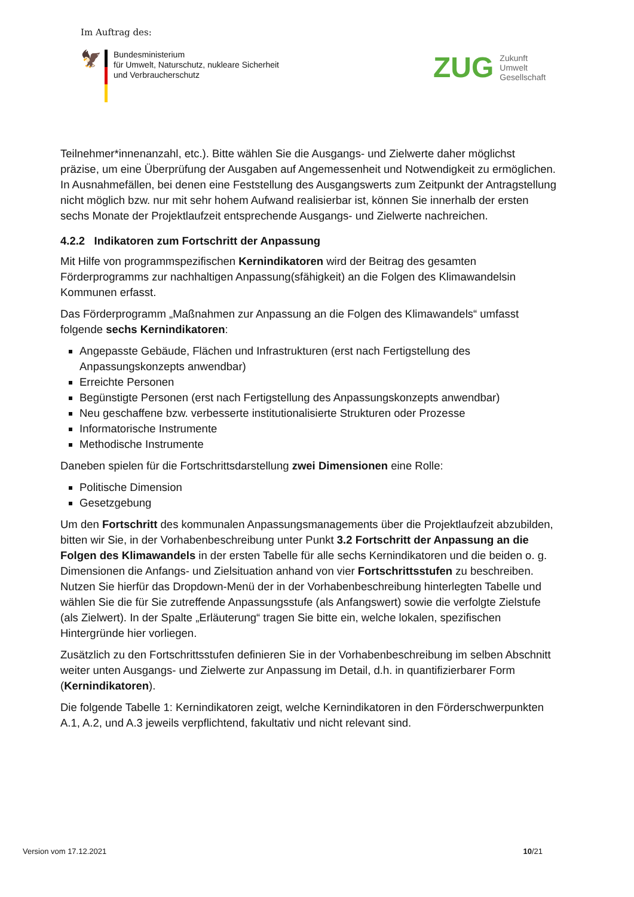Im Auftrag des:
🦅
Bundesministerium
für Umwelt, Naturschutz, nukleare Sicherheit
und Verbraucherschutz
ZUG
Zukunft
Umwelt
Gesellschaft
Teilnehmer*innenanzahl, etc.). Bitte wählen Sie die Ausgangs- und Zielwerte daher möglichst präzise, um eine Überprüfung der Ausgaben auf Angemessenheit und Notwendigkeit zu ermöglichen. In Ausnahmefällen, bei denen eine Feststellung des Ausgangswerts zum Zeitpunkt der Antragstellung nicht möglich bzw. nur mit sehr hohem Aufwand realisierbar ist, können Sie innerhalb der ersten sechs Monate der Projektlaufzeit entsprechende Ausgangs- und Zielwerte nachreichen.
4.2.2 Indikatoren zum Fortschritt der Anpassung
Mit Hilfe von programmspezifischen Kernindikatoren wird der Beitrag des gesamten Förderprogramms zur nachhaltigen Anpassung(sfähigkeit) an die Folgen des Klimawandelsin Kommunen erfasst.
Das Förderprogramm „Maßnahmen zur Anpassung an die Folgen des Klimawandels“ umfasst folgende sechs Kernindikatoren:
Angepasste Gebäude, Flächen und Infrastrukturen (erst nach Fertigstellung des Anpassungskonzepts anwendbar)
Erreichte Personen
Begünstigte Personen (erst nach Fertigstellung des Anpassungskonzepts anwendbar)
Neu geschaffene bzw. verbesserte institutionalisierte Strukturen oder Prozesse
Informatorische Instrumente
Methodische Instrumente
Daneben spielen für die Fortschrittsdarstellung zwei Dimensionen eine Rolle:
Politische Dimension
Gesetzgebung
Um den Fortschritt des kommunalen Anpassungsmanagements über die Projektlaufzeit abzubilden, bitten wir Sie, in der Vorhabenbeschreibung unter Punkt 3.2 Fortschritt der Anpassung an die Folgen des Klimawandels in der ersten Tabelle für alle sechs Kernindikatoren und die beiden o. g. Dimensionen die Anfangs- und Zielsituation anhand von vier Fortschrittsstufen zu beschreiben. Nutzen Sie hierfür das Dropdown-Menü der in der Vorhabenbeschreibung hinterlegten Tabelle und wählen Sie die für Sie zutreffende Anpassungsstufe (als Anfangswert) sowie die verfolgte Zielstufe (als Zielwert). In der Spalte „Erläuterung“ tragen Sie bitte ein, welche lokalen, spezifischen Hintergründe hier vorliegen.
Zusätzlich zu den Fortschrittsstufen definieren Sie in der Vorhabenbeschreibung im selben Abschnitt weiter unten Ausgangs- und Zielwerte zur Anpassung im Detail, d.h. in quantifizierbarer Form (Kernindikatoren).
Die folgende Tabelle 1: Kernindikatoren zeigt, welche Kernindikatoren in den Förderschwerpunkten A.1, A.2, und A.3 jeweils verpflichtend, fakultativ und nicht relevant sind.
Version vom 17.12.2021 10/21